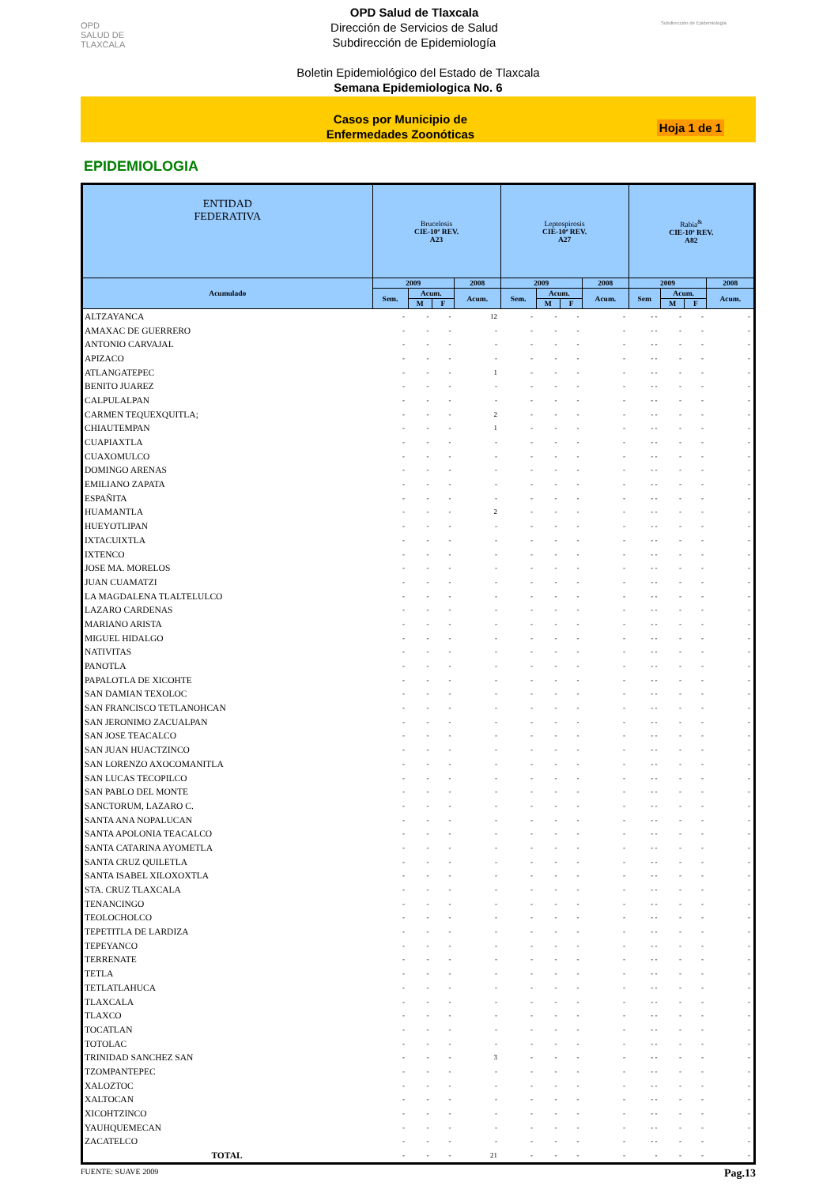OPD
SALUD DE TLAXCALA
OPD Salud de Tlaxcala
Dirección de Servicios de Salud
Subdirección de Epidemiología
Subdirección de Epidemiología
Boletin Epidemiológico del Estado de Tlaxcala
Semana Epidemiologica No. 6
Casos por Municipio de
Enfermedades Zoonóticas
Hoja 1 de 1
EPIDEMIOLOGIA
| ENTIDAD FEDERATIVA | Brucelosis CIE-10ª REV. A23 | | | | Leptospirosis CIE-10ª REV. A27 | | | | Rabia<sup>&</sup> CIE-10ª REV. A82 | | | |
| --- | --- | --- | --- | --- | --- | --- | --- | --- | --- | --- | --- | --- |
| Acumulado | 2009 | | | 2008 | 2009 | | | 2008 | 2009 | | | 2008 |
| | Sem. | Acum. | | Acum. | Sem. | Acum. | | Acum. | Sem | Acum. | | Acum. |
| | | M | F | | | M | F | | | M | F | |
| ALTZAYANCA | - | - | - | 12 | - | - | - | - | - - | - | - | - |
| AMAXAC DE GUERRERO | - | - | - | - | - | - | - | - | - - | - | - | - |
| ANTONIO CARVAJAL | - | - | - | - | - | - | - | - | - - | - | - | - |
| APIZACO | - | - | - | - | - | - | - | - | - - | - | - | - |
| ATLANGATEPEC | - | - | - | 1 | - | - | - | - | - - | - | - | - |
| BENITO JUAREZ | - | - | - | - | - | - | - | - | - - | - | - | - |
| CALPULALPAN | - | - | - | - | - | - | - | - | - - | - | - | - |
| CARMEN TEQUEXQUITLA; | - | - | - | 2 | - | - | - | - | - - | - | - | - |
| CHIAUTEMPAN | - | - | - | 1 | - | - | - | - | - - | - | - | - |
| CUAPIAXTLA | - | - | - | - | - | - | - | - | - - | - | - | - |
| CUAXOMULCO | - | - | - | - | - | - | - | - | - - | - | - | - |
| DOMINGO ARENAS | - | - | - | - | - | - | - | - | - - | - | - | - |
| EMILIANO ZAPATA | - | - | - | - | - | - | - | - | - - | - | - | - |
| ESPAÑITA | - | - | - | - | - | - | - | - | - - | - | - | - |
| HUAMANTLA | - | - | - | 2 | - | - | - | - | - - | - | - | - |
| HUEYOTLIPAN | - | - | - | - | - | - | - | - | - - | - | - | - |
| IXTACUIXTLA | - | - | - | - | - | - | - | - | - - | - | - | - |
| IXTENCO | - | - | - | - | - | - | - | - | - - | - | - | - |
| JOSE MA. MORELOS | - | - | - | - | - | - | - | - | - - | - | - | - |
| JUAN CUAMATZI | - | - | - | - | - | - | - | - | - - | - | - | - |
| LA MAGDALENA TLALTELULCO | - | - | - | - | - | - | - | - | - - | - | - | - |
| LAZARO CARDENAS | - | - | - | - | - | - | - | - | - - | - | - | - |
| MARIANO ARISTA | - | - | - | - | - | - | - | - | - - | - | - | - |
| MIGUEL HIDALGO | - | - | - | - | - | - | - | - | - - | - | - | - |
| NATIVITAS | - | - | - | - | - | - | - | - | - - | - | - | - |
| PANOTLA | - | - | - | - | - | - | - | - | - - | - | - | - |
| PAPALOTLA DE XICOHTE | - | - | - | - | - | - | - | - | - - | - | - | - |
| SAN DAMIAN TEXOLOC | - | - | - | - | - | - | - | - | - - | - | - | - |
| SAN FRANCISCO TETLANOHCAN | - | - | - | - | - | - | - | - | - - | - | - | - |
| SAN JERONIMO ZACUALPAN | - | - | - | - | - | - | - | - | - - | - | - | - |
| SAN JOSE TEACALCO | - | - | - | - | - | - | - | - | - - | - | - | - |
| SAN JUAN HUACTZINCO | - | - | - | - | - | - | - | - | - - | - | - | - |
| SAN LORENZO AXOCOMANITLA | - | - | - | - | - | - | - | - | - - | - | - | - |
| SAN LUCAS TECOPILCO | - | - | - | - | - | - | - | - | - - | - | - | - |
| SAN PABLO DEL MONTE | - | - | - | - | - | - | - | - | - - | - | - | - |
| SANCTORUM, LAZARO C. | - | - | - | - | - | - | - | - | - - | - | - | - |
| SANTA ANA NOPALUCAN | - | - | - | - | - | - | - | - | - - | - | - | - |
| SANTA APOLONIA TEACALCO | - | - | - | - | - | - | - | - | - - | - | - | - |
| SANTA CATARINA AYOMETLA | - | - | - | - | - | - | - | - | - - | - | - | - |
| SANTA CRUZ QUILETLA | - | - | - | - | - | - | - | - | - - | - | - | - |
| SANTA ISABEL XILOXOXTLA | - | - | - | - | - | - | - | - | - - | - | - | - |
| STA. CRUZ TLAXCALA | - | - | - | - | - | - | - | - | - - | - | - | - |
| TENANCINGO | - | - | - | - | - | - | - | - | - - | - | - | - |
| TEOLOCHOLCO | - | - | - | - | - | - | - | - | - - | - | - | - |
| TEPETITLA DE LARDIZA | - | - | - | - | - | - | - | - | - - | - | - | - |
| TEPEYANCO | - | - | - | - | - | - | - | - | - - | - | - | - |
| TERRENATE | - | - | - | - | - | - | - | - | - - | - | - | - |
| TETLA | - | - | - | - | - | - | - | - | - - | - | - | - |
| TETLATLAHUCA | - | - | - | - | - | - | - | - | - - | - | - | - |
| TLAXCALA | - | - | - | - | - | - | - | - | - - | - | - | - |
| TLAXCO | - | - | - | - | - | - | - | - | - - | - | - | - |
| TOCATLAN | - | - | - | - | - | - | - | - | - - | - | - | - |
| TOTOLAC | - | - | - | - | - | - | - | - | - - | - | - | - |
| TRINIDAD SANCHEZ SAN | - | - | - | 3 | - | - | - | - | - - | - | - | - |
| TZOMPANTEPEC | - | - | - | - | - | - | - | - | - - | - | - | - |
| XALOZTOC | - | - | - | - | - | - | - | - | - - | - | - | - |
| XALTOCAN | - | - | - | - | - | - | - | - | - - | - | - | - |
| XICOHTZINCO | - | - | - | - | - | - | - | - | - - | - | - | - |
| YAUHQUEMECAN | - | - | - | - | - | - | - | - | - - | - | - | - |
| ZACATELCO | - | - | - | - | - | - | - | - | - - | - | - | - |
| TOTAL | - | - | - | 21 | - | - | - | - | - | - | - | - |
FUENTE: SUAVE 2009 Pag.13